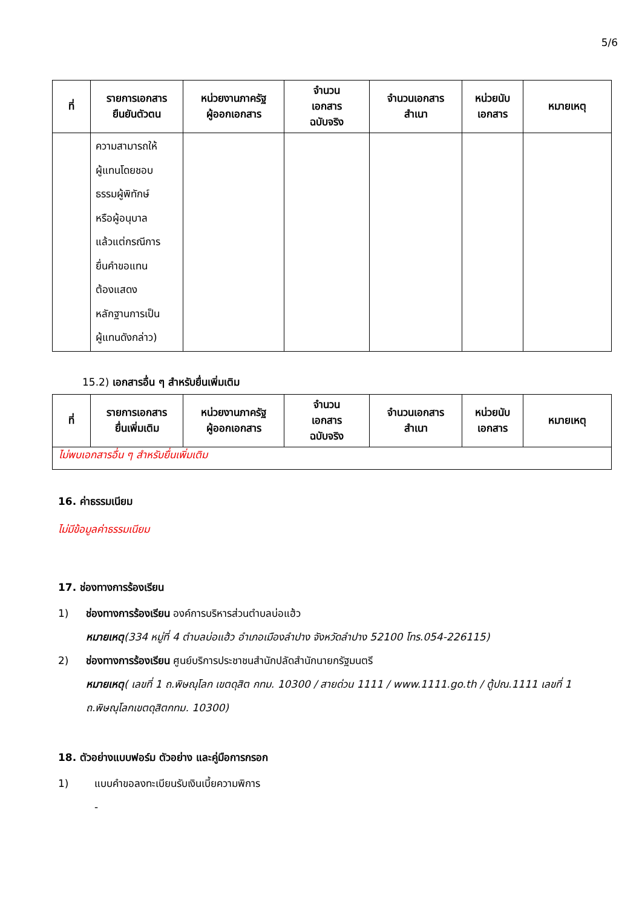5/6
| ที่ | รายการเอกสาร ยืนยันตัวตน | หน่วยงานภาครัฐ ผู้ออกเอกสาร | จำนวน เอกสาร ฉบับจริง | จำนวนเอกสาร สำเนา | หน่วยนับ เอกสาร | หมายเหตุ |
| --- | --- | --- | --- | --- | --- | --- |
| | ความสามารถให้ ผู้แทนโดยชอบ ธรรมผู้พิทักษ์ หรือผู้อนุบาล แล้วแต่กรณีการ ยื่นคำขอแทน ต้องแสดง หลักฐานการเป็น ผู้แทนดังกล่าว) | | | | | |
15.2) เอกสารอื่น ๆ สำหรับยื่นเพิ่มเติม
| ที่ | รายการเอกสาร ยื่นเพิ่มเติม | หน่วยงานภาครัฐ ผู้ออกเอกสาร | จำนวน เอกสาร ฉบับจริง | จำนวนเอกสาร สำเนา | หน่วยนับ เอกสาร | หมายเหตุ |
| --- | --- | --- | --- | --- | --- | --- |
| ไม่พบเอกสารอื่น ๆ สำหรับยื่นเพิ่มเติม | | | | | | |
16. ค่าธรรมเนียม
ไม่มีข้อมูลค่าธรรมเนียม
17. ช่องทางการร้องเรียน
1) ช่องทางการร้องเรียน องค์การบริหารส่วนตำบลบ่อแฮ้ว
หมายเหตุ(334 หมู่ที่ 4 ตำบลบ่อแฮ้ว อำเภอเมืองลำปาง จังหวัดลำปาง 52100 โทร.054-226115)
2) ช่องทางการร้องเรียน ศูนย์บริการประชาชนสำนักปลัดสำนักนายกรัฐมนตรี
หมายเหตุ( เลขที่ 1 ถ.พิษณุโลก เขตดุสิต กทม. 10300 / สายด่วน 1111 / www.1111.go.th / ตู้ปณ.1111 เลขที่ 1 ถ.พิษณุโลกเขตดุสิตกทม. 10300)
18. ตัวอย่างแบบฟอร์ม ตัวอย่าง และคู่มือการกรอก
1) แบบคำขอลงทะเบียนรับเงินเบี้ยความพิการ
-